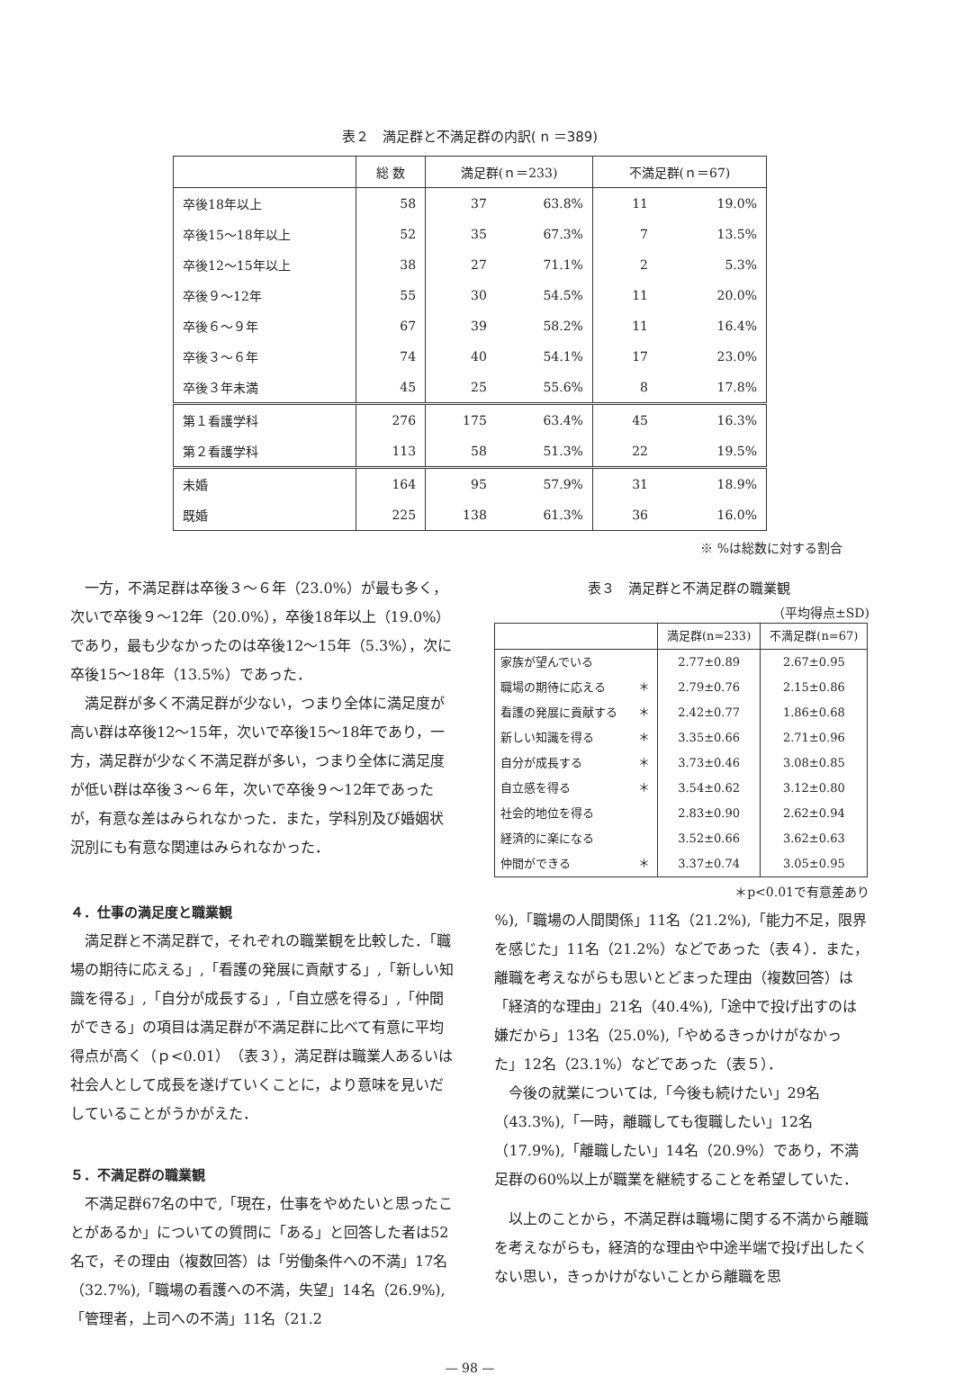表２　満足群と不満足群の内訳( n ＝389)
| | 総 数 | 満足群(ｎ＝233) | | 不満足群(ｎ＝67) | |
| --- | --- | --- | --- | --- | --- |
| 卒後18年以上 | 58 | 37 | 63.8% | 11 | 19.0% |
| 卒後15〜18年以上 | 52 | 35 | 67.3% | 7 | 13.5% |
| 卒後12〜15年以上 | 38 | 27 | 71.1% | 2 | 5.3% |
| 卒後９〜12年 | 55 | 30 | 54.5% | 11 | 20.0% |
| 卒後６〜９年 | 67 | 39 | 58.2% | 11 | 16.4% |
| 卒後３〜６年 | 74 | 40 | 54.1% | 17 | 23.0% |
| 卒後３年未満 | 45 | 25 | 55.6% | 8 | 17.8% |
| 第１看護学科 | 276 | 175 | 63.4% | 45 | 16.3% |
| 第２看護学科 | 113 | 58 | 51.3% | 22 | 19.5% |
| 未婚 | 164 | 95 | 57.9% | 31 | 18.9% |
| 既婚 | 225 | 138 | 61.3% | 36 | 16.0% |
※ %は総数に対する割合
一方，不満足群は卒後３〜６年（23.0%）が最も多く，次いで卒後９〜12年（20.0%），卒後18年以上（19.0%）であり，最も少なかったのは卒後12〜15年（5.3%），次に卒後15〜18年（13.5%）であった．
満足群が多く不満足群が少ない，つまり全体に満足度が高い群は卒後12〜15年，次いで卒後15〜18年であり，一方，満足群が少なく不満足群が多い，つまり全体に満足度が低い群は卒後３〜６年，次いで卒後９〜12年であったが，有意な差はみられなかった．また，学科別及び婚姻状況別にも有意な関連はみられなかった．
４．仕事の満足度と職業観
満足群と不満足群で，それぞれの職業観を比較した．「職場の期待に応える」,「看護の発展に貢献する」,「新しい知識を得る」,「自分が成長する」,「自立感を得る」,「仲間ができる」の項目は満足群が不満足群に比べて有意に平均得点が高く（ｐ<0.01）（表３），満足群は職業人あるいは社会人として成長を遂げていくことに，より意味を見いだしていることがうかがえた．
５．不満足群の職業観
不満足群67名の中で,「現在，仕事をやめたいと思ったことがあるか」についての質問に「ある」と回答した者は52名で，その理由（複数回答）は「労働条件への不満」17名（32.7%),「職場の看護への不満，失望」14名（26.9%),「管理者，上司への不満」11名（21.2
表３　満足群と不満足群の職業観
（平均得点±SD)
| | | 満足群(n=233) | 不満足群(n=67) |
| --- | --- | --- | --- |
| 家族が望んでいる | | 2.77±0.89 | 2.67±0.95 |
| 職場の期待に応える | ＊ | 2.79±0.76 | 2.15±0.86 |
| 看護の発展に貢献する | ＊ | 2.42±0.77 | 1.86±0.68 |
| 新しい知識を得る | ＊ | 3.35±0.66 | 2.71±0.96 |
| 自分が成長する | ＊ | 3.73±0.46 | 3.08±0.85 |
| 自立感を得る | ＊ | 3.54±0.62 | 3.12±0.80 |
| 社会的地位を得る | | 2.83±0.90 | 2.62±0.94 |
| 経済的に楽になる | | 3.52±0.66 | 3.62±0.63 |
| 仲間ができる | ＊ | 3.37±0.74 | 3.05±0.95 |
＊p<0.01で有意差あり
%),「職場の人間関係」11名（21.2%),「能力不足，限界を感じた」11名（21.2%）などであった（表４）．また，離職を考えながらも思いとどまった理由（複数回答）は「経済的な理由」21名（40.4%),「途中で投げ出すのは嫌だから」13名（25.0%),「やめるきっかけがなかった」12名（23.1%）などであった（表５）．
今後の就業については,「今後も続けたい」29名（43.3%),「一時，離職しても復職したい」12名（17.9%),「離職したい」14名（20.9%）であり，不満足群の60%以上が職業を継続することを希望していた．
以上のことから，不満足群は職場に関する不満から離職を考えながらも，経済的な理由や中途半端で投げ出したくない思い，きっかけがないことから離職を思
— 98 —